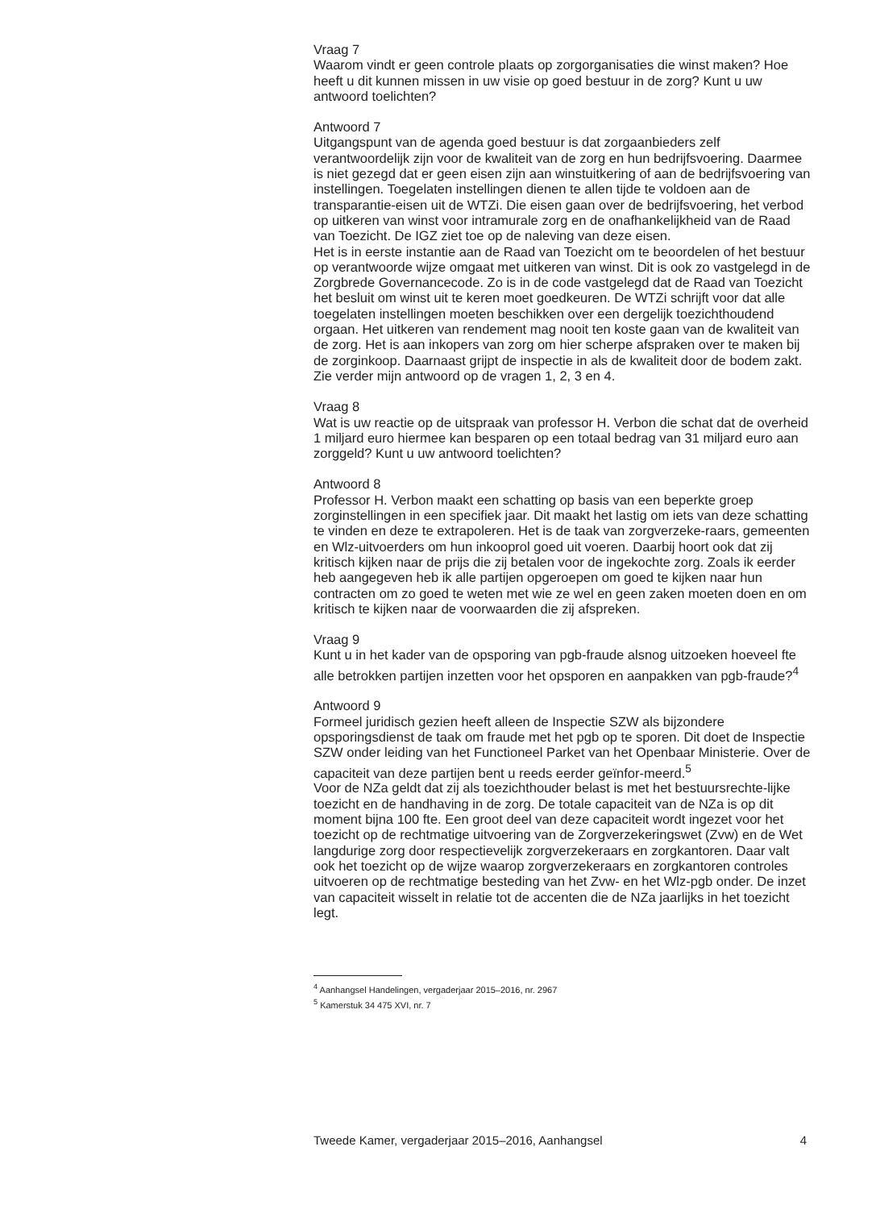Vraag 7
Waarom vindt er geen controle plaats op zorgorganisaties die winst maken? Hoe heeft u dit kunnen missen in uw visie op goed bestuur in de zorg? Kunt u uw antwoord toelichten?
Antwoord 7
Uitgangspunt van de agenda goed bestuur is dat zorgaanbieders zelf verantwoordelijk zijn voor de kwaliteit van de zorg en hun bedrijfsvoering. Daarmee is niet gezegd dat er geen eisen zijn aan winstuitkering of aan de bedrijfsvoering van instellingen. Toegelaten instellingen dienen te allen tijde te voldoen aan de transparantie-eisen uit de WTZi. Die eisen gaan over de bedrijfsvoering, het verbod op uitkeren van winst voor intramurale zorg en de onafhankelijkheid van de Raad van Toezicht. De IGZ ziet toe op de naleving van deze eisen.
Het is in eerste instantie aan de Raad van Toezicht om te beoordelen of het bestuur op verantwoorde wijze omgaat met uitkeren van winst. Dit is ook zo vastgelegd in de Zorgbrede Governancecode. Zo is in de code vastgelegd dat de Raad van Toezicht het besluit om winst uit te keren moet goedkeuren. De WTZi schrijft voor dat alle toegelaten instellingen moeten beschikken over een dergelijk toezichthoudend orgaan. Het uitkeren van rendement mag nooit ten koste gaan van de kwaliteit van de zorg. Het is aan inkopers van zorg om hier scherpe afspraken over te maken bij de zorginkoop. Daarnaast grijpt de inspectie in als de kwaliteit door de bodem zakt. Zie verder mijn antwoord op de vragen 1, 2, 3 en 4.
Vraag 8
Wat is uw reactie op de uitspraak van professor H. Verbon die schat dat de overheid 1 miljard euro hiermee kan besparen op een totaal bedrag van 31 miljard euro aan zorggeld? Kunt u uw antwoord toelichten?
Antwoord 8
Professor H. Verbon maakt een schatting op basis van een beperkte groep zorginstellingen in een specifiek jaar. Dit maakt het lastig om iets van deze schatting te vinden en deze te extrapoleren. Het is de taak van zorgverzeke-raars, gemeenten en Wlz-uitvoerders om hun inkooprol goed uit voeren. Daarbij hoort ook dat zij kritisch kijken naar de prijs die zij betalen voor de ingekochte zorg. Zoals ik eerder heb aangegeven heb ik alle partijen opgeroepen om goed te kijken naar hun contracten om zo goed te weten met wie ze wel en geen zaken moeten doen en om kritisch te kijken naar de voorwaarden die zij afspreken.
Vraag 9
Kunt u in het kader van de opsporing van pgb-fraude alsnog uitzoeken hoeveel fte alle betrokken partijen inzetten voor het opsporen en aanpakken van pgb-fraude?<sup>4</sup>
Antwoord 9
Formeel juridisch gezien heeft alleen de Inspectie SZW als bijzondere opsporingsdienst de taak om fraude met het pgb op te sporen. Dit doet de Inspectie SZW onder leiding van het Functioneel Parket van het Openbaar Ministerie. Over de capaciteit van deze partijen bent u reeds eerder geïnfor-meerd.<sup>5</sup>
Voor de NZa geldt dat zij als toezichthouder belast is met het bestuursrechte-lijke toezicht en de handhaving in de zorg. De totale capaciteit van de NZa is op dit moment bijna 100 fte. Een groot deel van deze capaciteit wordt ingezet voor het toezicht op de rechtmatige uitvoering van de Zorgverzekeringswet (Zvw) en de Wet langdurige zorg door respectievelijk zorgverzekeraars en zorgkantoren. Daar valt ook het toezicht op de wijze waarop zorgverzekeraars en zorgkantoren controles uitvoeren op de rechtmatige besteding van het Zvw- en het Wlz-pgb onder. De inzet van capaciteit wisselt in relatie tot de accenten die de NZa jaarlijks in het toezicht legt.
<sup>4</sup> Aanhangsel Handelingen, vergaderjaar 2015–2016, nr. 2967
<sup>5</sup> Kamerstuk 34 475 XVI, nr. 7
Tweede Kamer, vergaderjaar 2015–2016, Aanhangsel 4